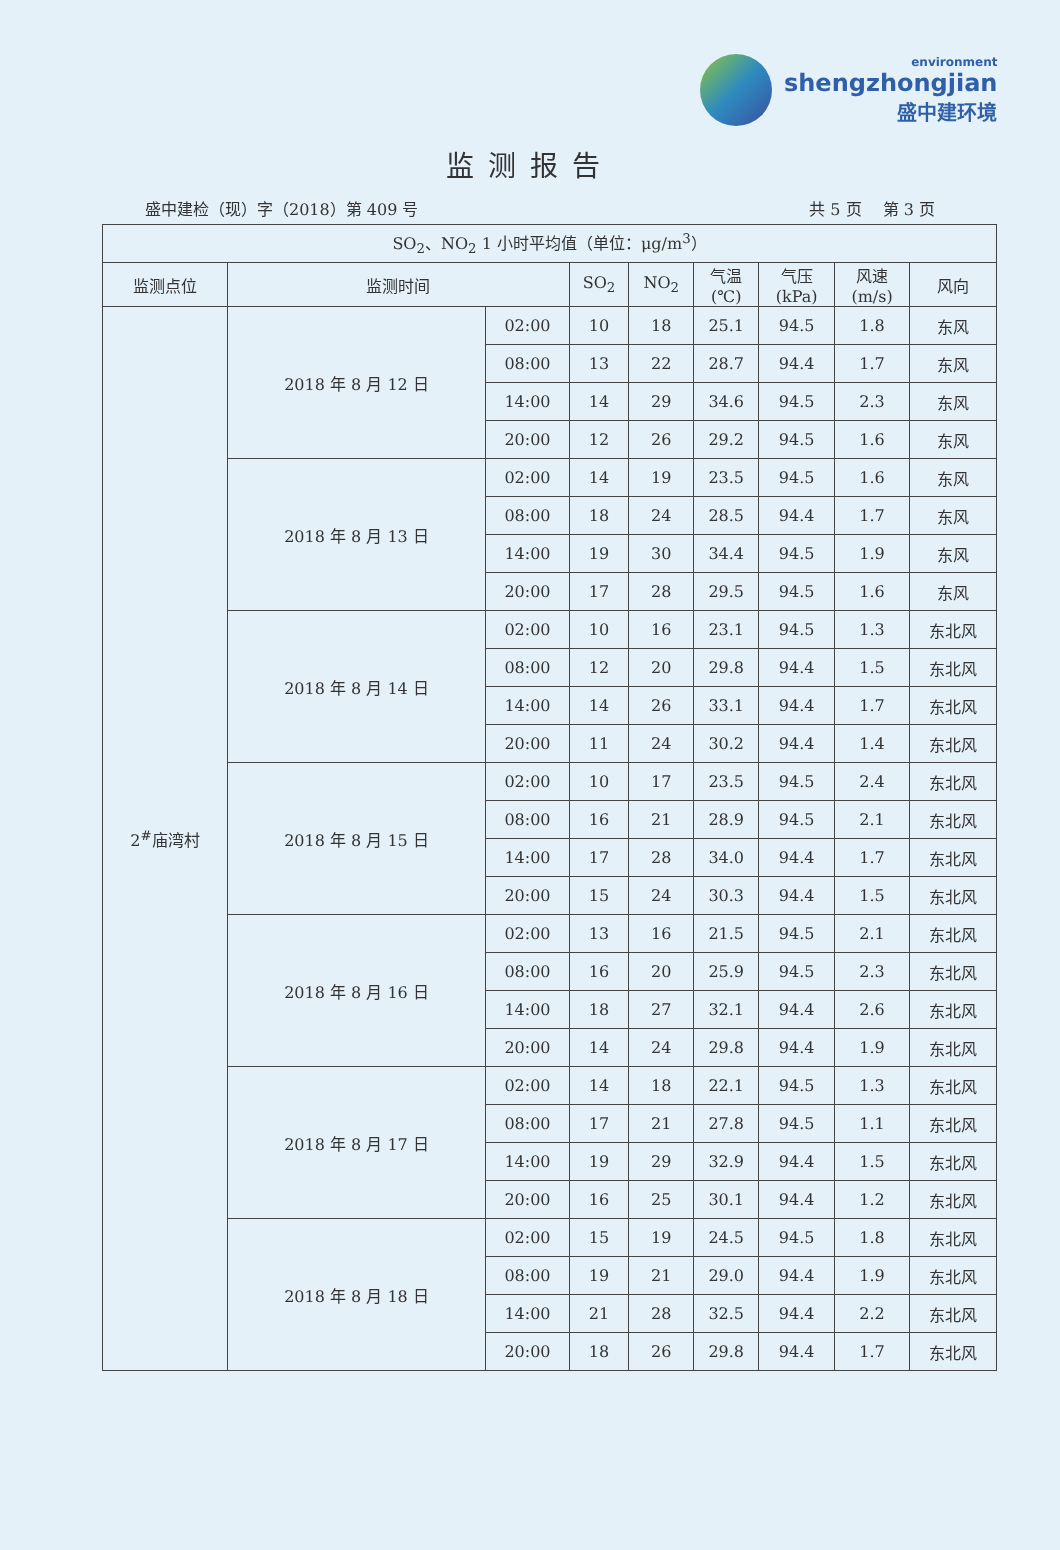environment
shengzhongjian
盛中建环境
监测报告
盛中建检（现）字（2018）第 409 号 共 5 页　 第 3 页
| SO<sub>2</sub>、NO<sub>2</sub> 1 小时平均值（单位：μg/m<sup>3</sup>） | | | | | | | | |
| --- | --- | --- | --- | --- | --- | --- | --- | --- |
| 监测点位 | 监测时间 | | SO<sub>2</sub> | NO<sub>2</sub> | 气温 (℃) | 气压 (kPa) | 风速 (m/s) | 风向 |
| 2<sup>#</sup>庙湾村 | 2018 年 8 月 12 日 | 02:00 | 10 | 18 | 25.1 | 94.5 | 1.8 | 东风 |
| | | 08:00 | 13 | 22 | 28.7 | 94.4 | 1.7 | 东风 |
| | | 14:00 | 14 | 29 | 34.6 | 94.5 | 2.3 | 东风 |
| | | 20:00 | 12 | 26 | 29.2 | 94.5 | 1.6 | 东风 |
| | 2018 年 8 月 13 日 | 02:00 | 14 | 19 | 23.5 | 94.5 | 1.6 | 东风 |
| | | 08:00 | 18 | 24 | 28.5 | 94.4 | 1.7 | 东风 |
| | | 14:00 | 19 | 30 | 34.4 | 94.5 | 1.9 | 东风 |
| | | 20:00 | 17 | 28 | 29.5 | 94.5 | 1.6 | 东风 |
| | 2018 年 8 月 14 日 | 02:00 | 10 | 16 | 23.1 | 94.5 | 1.3 | 东北风 |
| | | 08:00 | 12 | 20 | 29.8 | 94.4 | 1.5 | 东北风 |
| | | 14:00 | 14 | 26 | 33.1 | 94.4 | 1.7 | 东北风 |
| | | 20:00 | 11 | 24 | 30.2 | 94.4 | 1.4 | 东北风 |
| | 2018 年 8 月 15 日 | 02:00 | 10 | 17 | 23.5 | 94.5 | 2.4 | 东北风 |
| | | 08:00 | 16 | 21 | 28.9 | 94.5 | 2.1 | 东北风 |
| | | 14:00 | 17 | 28 | 34.0 | 94.4 | 1.7 | 东北风 |
| | | 20:00 | 15 | 24 | 30.3 | 94.4 | 1.5 | 东北风 |
| | 2018 年 8 月 16 日 | 02:00 | 13 | 16 | 21.5 | 94.5 | 2.1 | 东北风 |
| | | 08:00 | 16 | 20 | 25.9 | 94.5 | 2.3 | 东北风 |
| | | 14:00 | 18 | 27 | 32.1 | 94.4 | 2.6 | 东北风 |
| | | 20:00 | 14 | 24 | 29.8 | 94.4 | 1.9 | 东北风 |
| | 2018 年 8 月 17 日 | 02:00 | 14 | 18 | 22.1 | 94.5 | 1.3 | 东北风 |
| | | 08:00 | 17 | 21 | 27.8 | 94.5 | 1.1 | 东北风 |
| | | 14:00 | 19 | 29 | 32.9 | 94.4 | 1.5 | 东北风 |
| | | 20:00 | 16 | 25 | 30.1 | 94.4 | 1.2 | 东北风 |
| | 2018 年 8 月 18 日 | 02:00 | 15 | 19 | 24.5 | 94.5 | 1.8 | 东北风 |
| | | 08:00 | 19 | 21 | 29.0 | 94.4 | 1.9 | 东北风 |
| | | 14:00 | 21 | 28 | 32.5 | 94.4 | 2.2 | 东北风 |
| | | 20:00 | 18 | 26 | 29.8 | 94.4 | 1.7 | 东北风 |